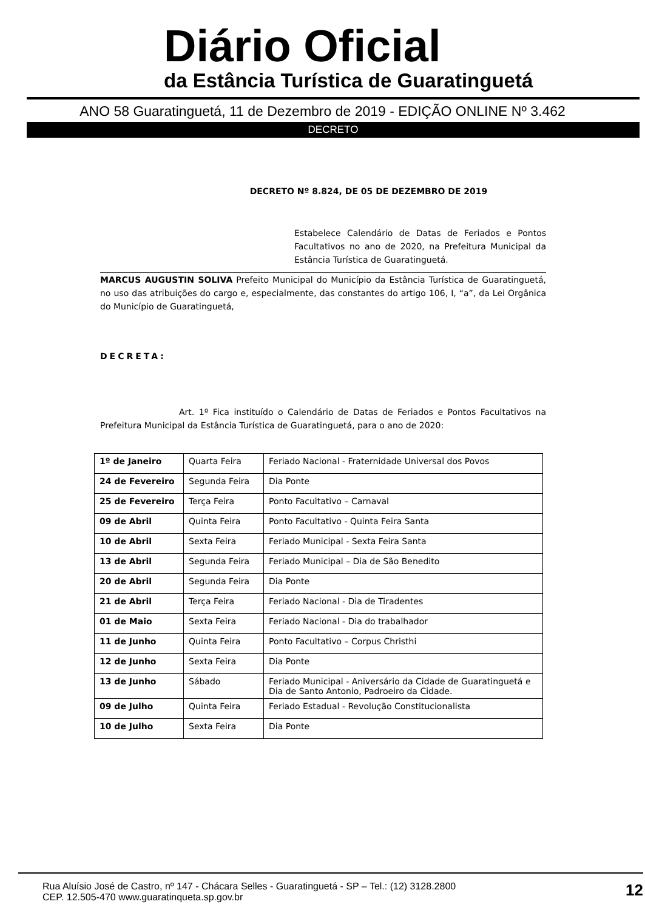Diário Oficial
da Estância Turística de Guaratinguetá
ANO 58 Guaratinguetá, 11 de Dezembro de 2019 - EDIÇÃO ONLINE Nº 3.462
DECRETO
DECRETO Nº 8.824, DE 05 DE DEZEMBRO DE 2019
Estabelece Calendário de Datas de Feriados e Pontos Facultativos no ano de 2020, na Prefeitura Municipal da Estância Turística de Guaratinguetá.
MARCUS AUGUSTIN SOLIVA Prefeito Municipal do Município da Estância Turística de Guaratinguetá, no uso das atribuições do cargo e, especialmente, das constantes do artigo 106, I, “a”, da Lei Orgânica do Município de Guaratinguetá,
DECRETA:
Art. 1º Fica instituído o Calendário de Datas de Feriados e Pontos Facultativos na Prefeitura Municipal da Estância Turística de Guaratinguetá, para o ano de 2020:
| 1º de Janeiro | Quarta Feira | Feriado Nacional - Fraternidade Universal dos Povos |
| 24 de Fevereiro | Segunda Feira | Dia Ponte |
| 25 de Fevereiro | Terça Feira | Ponto Facultativo – Carnaval |
| 09 de Abril | Quinta Feira | Ponto Facultativo - Quinta Feira Santa |
| 10 de Abril | Sexta Feira | Feriado Municipal - Sexta Feira Santa |
| 13 de Abril | Segunda Feira | Feriado Municipal – Dia de São Benedito |
| 20 de Abril | Segunda Feira | Dia Ponte |
| 21 de Abril | Terça Feira | Feriado Nacional - Dia de Tiradentes |
| 01 de Maio | Sexta Feira | Feriado Nacional - Dia do trabalhador |
| 11 de Junho | Quinta Feira | Ponto Facultativo – Corpus Christhi |
| 12 de Junho | Sexta Feira | Dia Ponte |
| 13 de Junho | Sábado | Feriado Municipal - Aniversário da Cidade de Guaratinguetá e Dia de Santo Antonio, Padroeiro da Cidade. |
| 09 de Julho | Quinta Feira | Feriado Estadual - Revolução Constitucionalista |
| 10 de Julho | Sexta Feira | Dia Ponte |
Rua Aluísio José de Castro, nº 147 - Chácara Selles - Guaratinguetá - SP – Tel.: (12) 3128.2800
CEP. 12.505-470 www.guaratinqueta.sp.gov.br 12